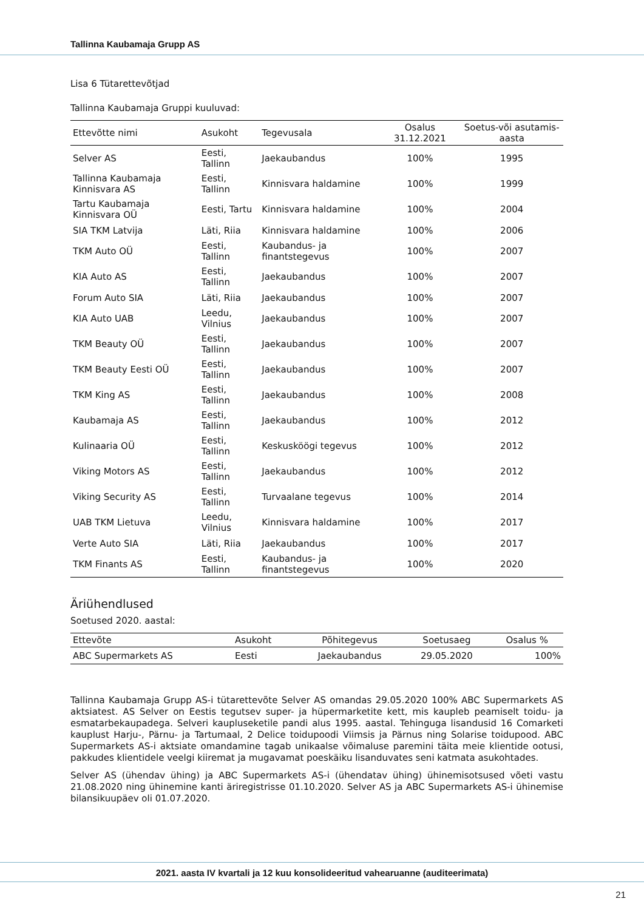Tallinna Kaubamaja Grupp AS
Lisa 6 Tütarettevõtjad
Tallinna Kaubamaja Gruppi kuuluvad:
| Ettevõtte nimi | Asukoht | Tegevusala | Osalus 31.12.2021 | Soetus-või asutamis-aasta |
| --- | --- | --- | --- | --- |
| Selver AS | Eesti, Tallinn | Jaekaubandus | 100% | 1995 |
| Tallinna Kaubamaja Kinnisvara AS | Eesti, Tallinn | Kinnisvara haldamine | 100% | 1999 |
| Tartu Kaubamaja Kinnisvara OÜ | Eesti, Tartu | Kinnisvara haldamine | 100% | 2004 |
| SIA TKM Latvija | Läti, Riia | Kinnisvara haldamine | 100% | 2006 |
| TKM Auto OÜ | Eesti, Tallinn | Kaubandus- ja finantstegevus | 100% | 2007 |
| KIA Auto AS | Eesti, Tallinn | Jaekaubandus | 100% | 2007 |
| Forum Auto SIA | Läti, Riia | Jaekaubandus | 100% | 2007 |
| KIA Auto UAB | Leedu, Vilnius | Jaekaubandus | 100% | 2007 |
| TKM Beauty OÜ | Eesti, Tallinn | Jaekaubandus | 100% | 2007 |
| TKM Beauty Eesti OÜ | Eesti, Tallinn | Jaekaubandus | 100% | 2007 |
| TKM King AS | Eesti, Tallinn | Jaekaubandus | 100% | 2008 |
| Kaubamaja AS | Eesti, Tallinn | Jaekaubandus | 100% | 2012 |
| Kulinaaria OÜ | Eesti, Tallinn | Keskusköögi tegevus | 100% | 2012 |
| Viking Motors AS | Eesti, Tallinn | Jaekaubandus | 100% | 2012 |
| Viking Security AS | Eesti, Tallinn | Turvaalane tegevus | 100% | 2014 |
| UAB TKM Lietuva | Leedu, Vilnius | Kinnisvara haldamine | 100% | 2017 |
| Verte Auto SIA | Läti, Riia | Jaekaubandus | 100% | 2017 |
| TKM Finants AS | Eesti, Tallinn | Kaubandus- ja finantstegevus | 100% | 2020 |
Äriühendlused
Soetused 2020. aastal:
| Ettevõte | Asukoht | Põhitegevus | Soetusaeg | Osalus % |
| --- | --- | --- | --- | --- |
| ABC Supermarkets AS | Eesti | Jaekaubandus | 29.05.2020 | 100% |
Tallinna Kaubamaja Grupp AS-i tütarettevõte Selver AS omandas 29.05.2020 100% ABC Supermarkets AS aktsiatest. AS Selver on Eestis tegutsev super- ja hüpermarketite kett, mis kaupleb peamiselt toidu- ja esmatarbekaupadega. Selveri kaupluseketile pandi alus 1995. aastal. Tehinguga lisandusid 16 Comarketi kauplust Harju-, Pärnu- ja Tartumaal, 2 Delice toidupoodi Viimsis ja Pärnus ning Solarise toidupood. ABC Supermarkets AS-i aktsiate omandamine tagab unikaalse võimaluse paremini täita meie klientide ootusi, pakkudes klientidele veelgi kiiremat ja mugavamat poeskäiku lisanduvates seni katmata asukohtades.
Selver AS (ühendav ühing) ja ABC Supermarkets AS-i (ühendatav ühing) ühinemisotsused võeti vastu 21.08.2020 ning ühinemine kanti äriregistrisse 01.10.2020. Selver AS ja ABC Supermarkets AS-i ühinemise bilansikuupäev oli 01.07.2020.
2021. aasta IV kvartali ja 12 kuu konsolideeritud vahearuanne (auditeerimata)
21